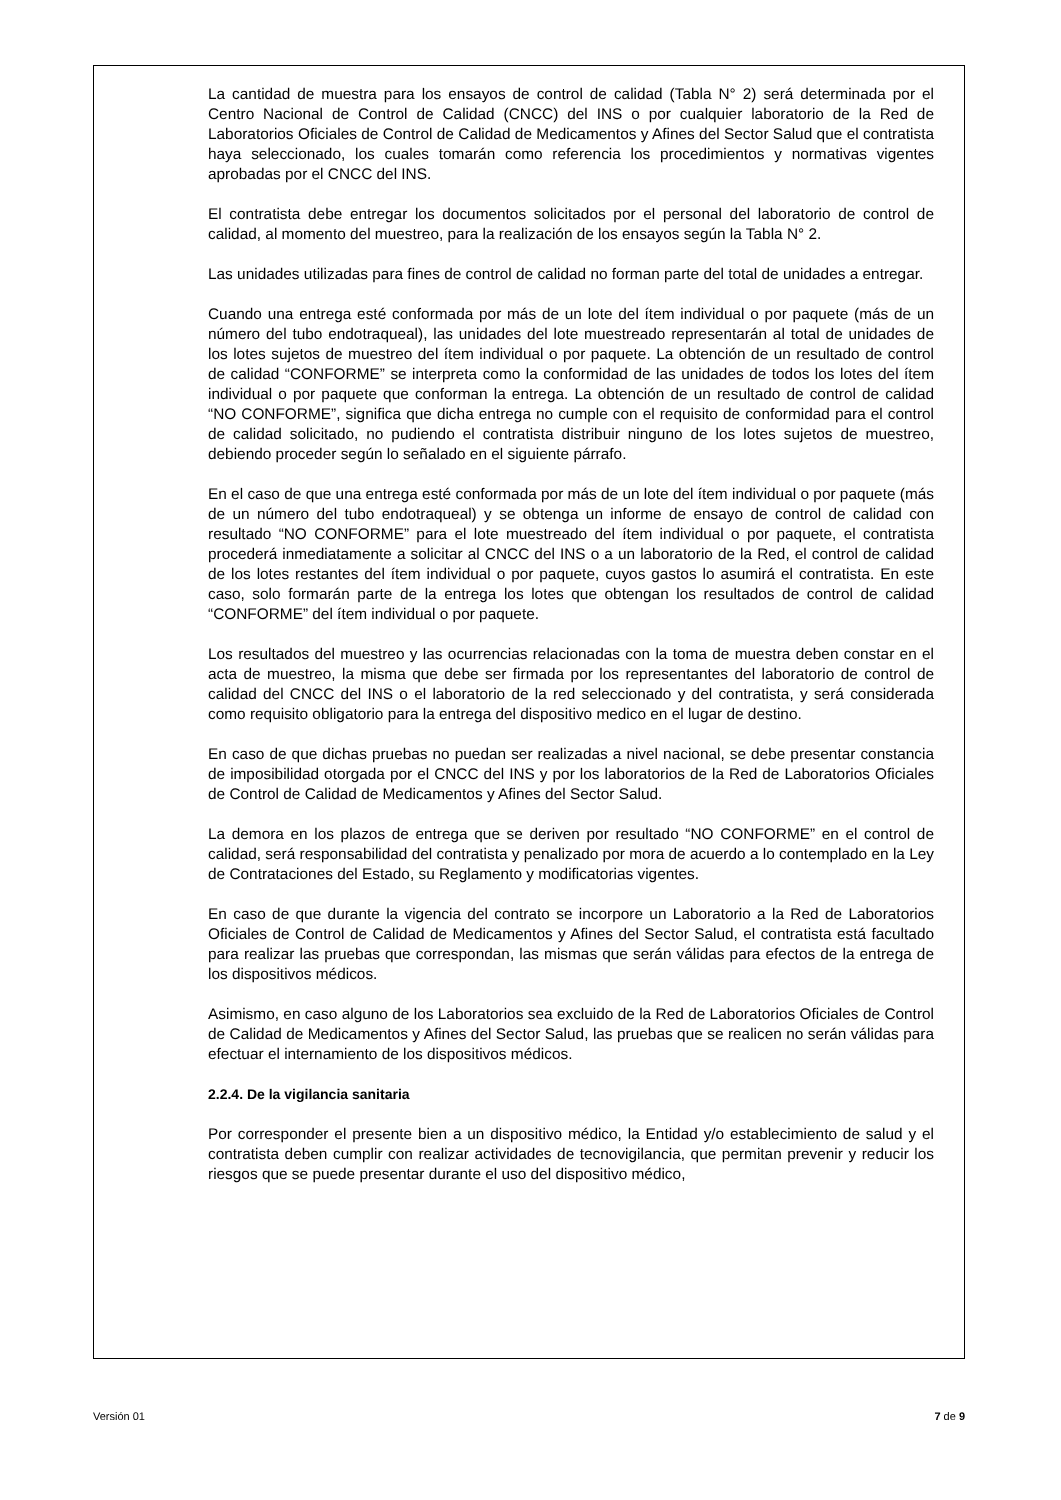La cantidad de muestra para los ensayos de control de calidad (Tabla N° 2) será determinada por el Centro Nacional de Control de Calidad (CNCC) del INS o por cualquier laboratorio de la Red de Laboratorios Oficiales de Control de Calidad de Medicamentos y Afines del Sector Salud que el contratista haya seleccionado, los cuales tomarán como referencia los procedimientos y normativas vigentes aprobadas por el CNCC del INS.
El contratista debe entregar los documentos solicitados por el personal del laboratorio de control de calidad, al momento del muestreo, para la realización de los ensayos según la Tabla N° 2.
Las unidades utilizadas para fines de control de calidad no forman parte del total de unidades a entregar.
Cuando una entrega esté conformada por más de un lote del ítem individual o por paquete (más de un número del tubo endotraqueal), las unidades del lote muestreado representarán al total de unidades de los lotes sujetos de muestreo del ítem individual o por paquete. La obtención de un resultado de control de calidad “CONFORME” se interpreta como la conformidad de las unidades de todos los lotes del ítem individual o por paquete que conforman la entrega. La obtención de un resultado de control de calidad “NO CONFORME”, significa que dicha entrega no cumple con el requisito de conformidad para el control de calidad solicitado, no pudiendo el contratista distribuir ninguno de los lotes sujetos de muestreo, debiendo proceder según lo señalado en el siguiente párrafo.
En el caso de que una entrega esté conformada por más de un lote del ítem individual o por paquete (más de un número del tubo endotraqueal) y se obtenga un informe de ensayo de control de calidad con resultado “NO CONFORME” para el lote muestreado del ítem individual o por paquete, el contratista procederá inmediatamente a solicitar al CNCC del INS o a un laboratorio de la Red, el control de calidad de los lotes restantes del ítem individual o por paquete, cuyos gastos lo asumirá el contratista. En este caso, solo formarán parte de la entrega los lotes que obtengan los resultados de control de calidad “CONFORME” del ítem individual o por paquete.
Los resultados del muestreo y las ocurrencias relacionadas con la toma de muestra deben constar en el acta de muestreo, la misma que debe ser firmada por los representantes del laboratorio de control de calidad del CNCC del INS o el laboratorio de la red seleccionado y del contratista, y será considerada como requisito obligatorio para la entrega del dispositivo medico en el lugar de destino.
En caso de que dichas pruebas no puedan ser realizadas a nivel nacional, se debe presentar constancia de imposibilidad otorgada por el CNCC del INS y por los laboratorios de la Red de Laboratorios Oficiales de Control de Calidad de Medicamentos y Afines del Sector Salud.
La demora en los plazos de entrega que se deriven por resultado “NO CONFORME” en el control de calidad, será responsabilidad del contratista y penalizado por mora de acuerdo a lo contemplado en la Ley de Contrataciones del Estado, su Reglamento y modificatorias vigentes.
En caso de que durante la vigencia del contrato se incorpore un Laboratorio a la Red de Laboratorios Oficiales de Control de Calidad de Medicamentos y Afines del Sector Salud, el contratista está facultado para realizar las pruebas que correspondan, las mismas que serán válidas para efectos de la entrega de los dispositivos médicos.
Asimismo, en caso alguno de los Laboratorios sea excluido de la Red de Laboratorios Oficiales de Control de Calidad de Medicamentos y Afines del Sector Salud, las pruebas que se realicen no serán válidas para efectuar el internamiento de los dispositivos médicos.
2.2.4. De la vigilancia sanitaria
Por corresponder el presente bien a un dispositivo médico, la Entidad y/o establecimiento de salud y el contratista deben cumplir con realizar actividades de tecnovigilancia, que permitan prevenir y reducir los riesgos que se puede presentar durante el uso del dispositivo médico,
Versión 01 7 de 9